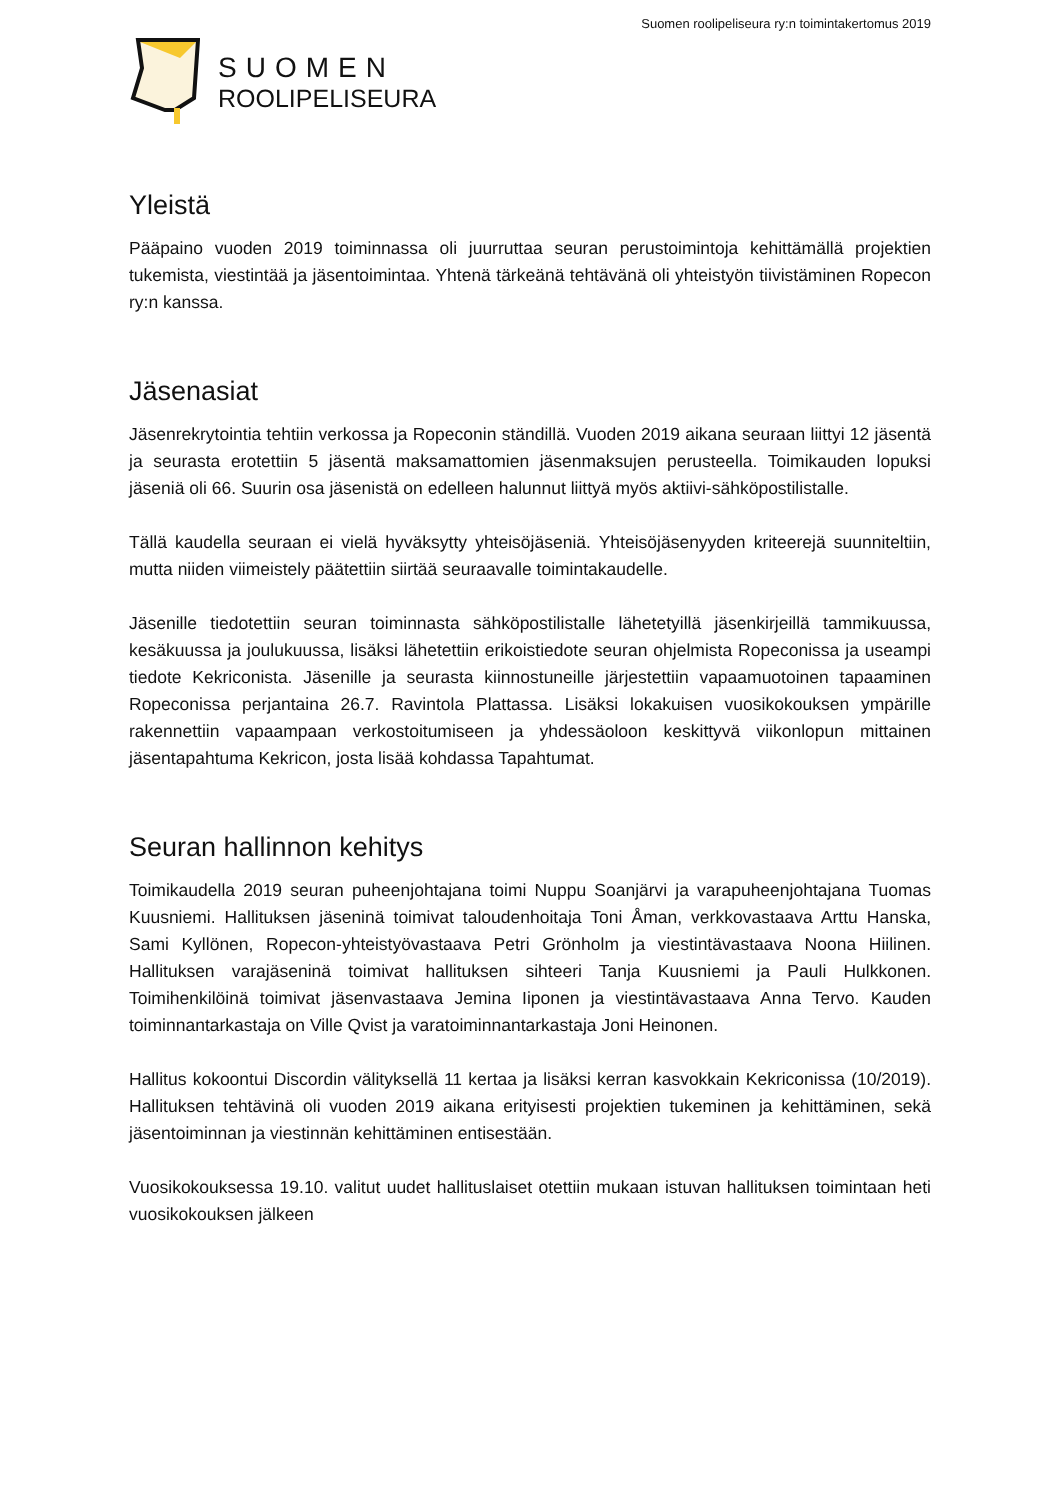Suomen roolipeliseura ry:n toimintakertomus 2019
SUOMEN
ROOLIPELISEURA
Yleistä
Pääpaino vuoden 2019 toiminnassa oli juurruttaa seuran perustoimintoja kehittämällä projektien tukemista, viestintää ja jäsentoimintaa. Yhtenä tärkeänä tehtävänä oli yhteistyön tiivistäminen Ropecon ry:n kanssa.
Jäsenasiat
Jäsenrekrytointia tehtiin verkossa ja Ropeconin ständillä. Vuoden 2019 aikana seuraan liittyi 12 jäsentä ja seurasta erotettiin 5 jäsentä maksamattomien jäsenmaksujen perusteella. Toimikauden lopuksi jäseniä oli 66. Suurin osa jäsenistä on edelleen halunnut liittyä myös aktiivi-sähköpostilistalle.
Tällä kaudella seuraan ei vielä hyväksytty yhteisöjäseniä. Yhteisöjäsenyyden kriteerejä suunniteltiin, mutta niiden viimeistely päätettiin siirtää seuraavalle toimintakaudelle.
Jäsenille tiedotettiin seuran toiminnasta sähköpostilistalle lähetetyillä jäsenkirjeillä tammikuussa, kesäkuussa ja joulukuussa, lisäksi lähetettiin erikoistiedote seuran ohjelmista Ropeconissa ja useampi tiedote Kekriconista. Jäsenille ja seurasta kiinnostuneille järjestettiin vapaamuotoinen tapaaminen Ropeconissa perjantaina 26.7. Ravintola Plattassa. Lisäksi lokakuisen vuosikokouksen ympärille rakennettiin vapaampaan verkostoitumiseen ja yhdessäoloon keskittyvä viikonlopun mittainen jäsentapahtuma Kekricon, josta lisää kohdassa Tapahtumat.
Seuran hallinnon kehitys
Toimikaudella 2019 seuran puheenjohtajana toimi Nuppu Soanjärvi ja varapuheenjohtajana Tuomas Kuusniemi. Hallituksen jäseninä toimivat taloudenhoitaja Toni Åman, verkkovastaava Arttu Hanska, Sami Kyllönen, Ropecon-yhteistyövastaava Petri Grönholm ja viestintävastaava Noona Hiilinen. Hallituksen varajäseninä toimivat hallituksen sihteeri Tanja Kuusniemi ja Pauli Hulkkonen. Toimihenkilöinä toimivat jäsenvastaava Jemina Iiponen ja viestintävastaava Anna Tervo. Kauden toiminnantarkastaja on Ville Qvist ja varatoiminnantarkastaja Joni Heinonen.
Hallitus kokoontui Discordin välityksellä 11 kertaa ja lisäksi kerran kasvokkain Kekriconissa (10/2019). Hallituksen tehtävinä oli vuoden 2019 aikana erityisesti projektien tukeminen ja kehittäminen, sekä jäsentoiminnan ja viestinnän kehittäminen entisestään.
Vuosikokouksessa 19.10. valitut uudet hallituslaiset otettiin mukaan istuvan hallituksen toimintaan heti vuosikokouksen jälkeen